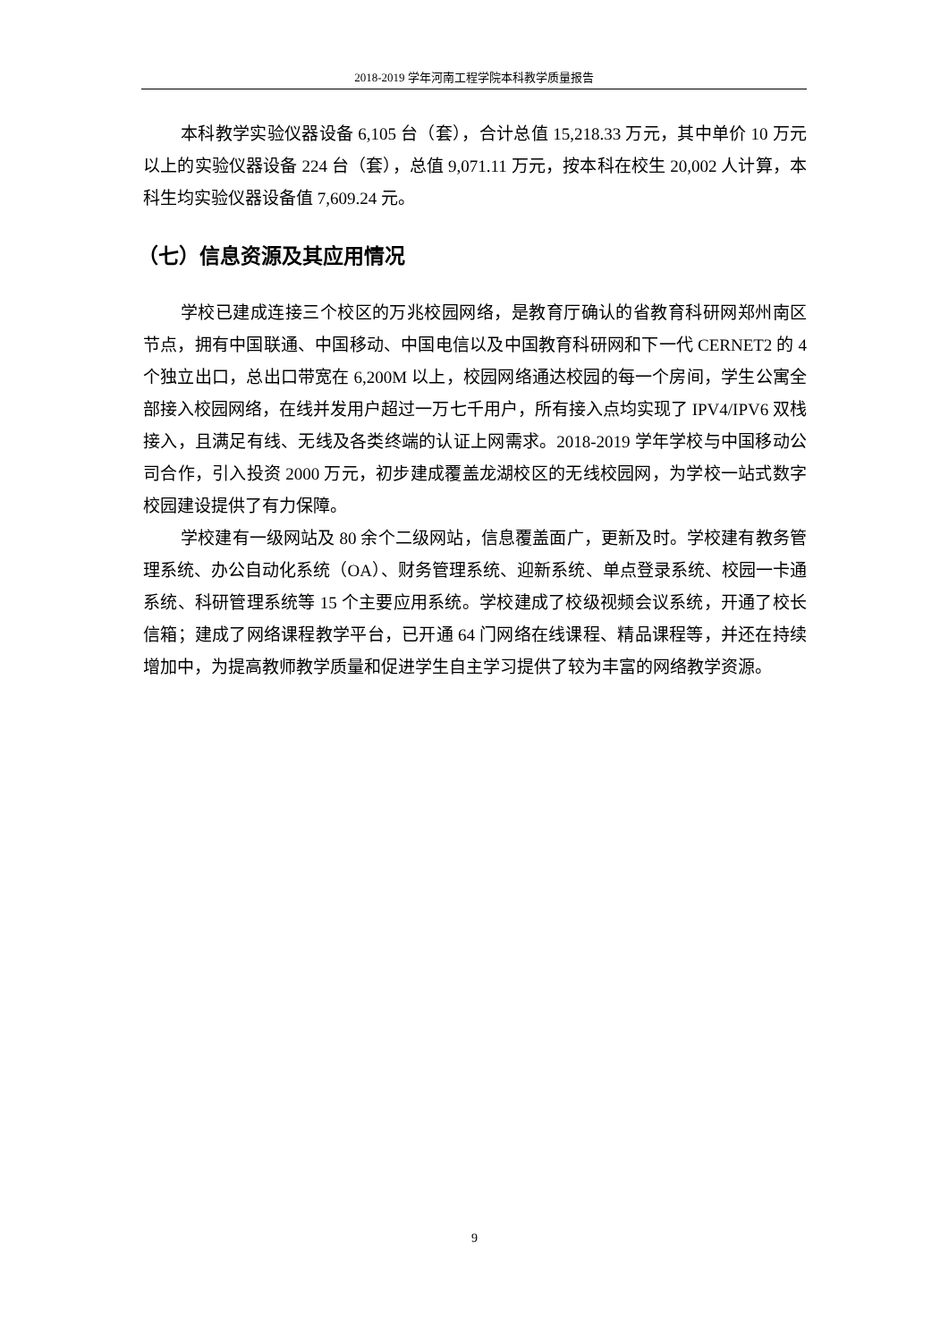2018-2019 学年河南工程学院本科教学质量报告
本科教学实验仪器设备 6,105 台（套），合计总值 15,218.33 万元，其中单价 10 万元以上的实验仪器设备 224 台（套），总值 9,071.11 万元，按本科在校生 20,002 人计算，本科生均实验仪器设备值 7,609.24 元。
（七）信息资源及其应用情况
学校已建成连接三个校区的万兆校园网络，是教育厅确认的省教育科研网郑州南区节点，拥有中国联通、中国移动、中国电信以及中国教育科研网和下一代 CERNET2 的 4 个独立出口，总出口带宽在 6,200M 以上，校园网络通达校园的每一个房间，学生公寓全部接入校园网络，在线并发用户超过一万七千用户，所有接入点均实现了 IPV4/IPV6 双栈接入，且满足有线、无线及各类终端的认证上网需求。2018-2019 学年学校与中国移动公司合作，引入投资 2000 万元，初步建成覆盖龙湖校区的无线校园网，为学校一站式数字校园建设提供了有力保障。
学校建有一级网站及 80 余个二级网站，信息覆盖面广，更新及时。学校建有教务管理系统、办公自动化系统（OA）、财务管理系统、迎新系统、单点登录系统、校园一卡通系统、科研管理系统等 15 个主要应用系统。学校建成了校级视频会议系统，开通了校长信箱；建成了网络课程教学平台，已开通 64 门网络在线课程、精品课程等，并还在持续增加中，为提高教师教学质量和促进学生自主学习提供了较为丰富的网络教学资源。
9